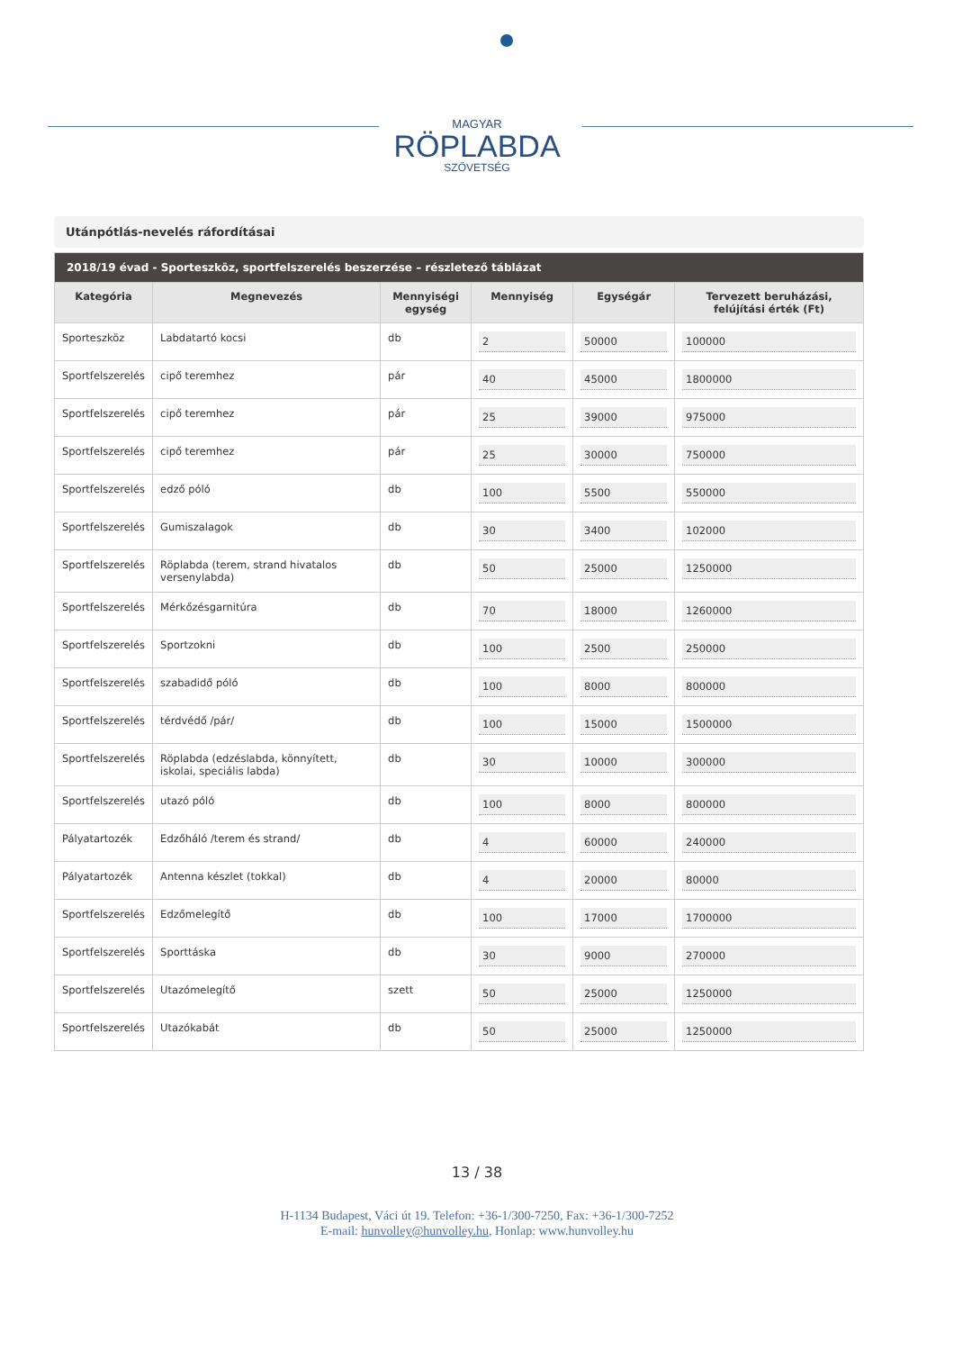MAGYAR
RÖPLABDA
SZÖVETSÉG
Utánpótlás-nevelés ráfordításai
| 2018/19 évad - Sporteszköz, sportfelszerelés beszerzése – részletező táblázat | | | | | |
| --- | --- | --- | --- | --- | --- |
| Kategória | Megnevezés | Mennyiségi egység | Mennyiség | Egységár | Tervezett beruházási, felújítási érték (Ft) |
| Sporteszköz | Labdatartó kocsi | db | 2 | 50000 | 100000 |
| Sportfelszerelés | cipő teremhez | pár | 40 | 45000 | 1800000 |
| Sportfelszerelés | cipő teremhez | pár | 25 | 39000 | 975000 |
| Sportfelszerelés | cipő teremhez | pár | 25 | 30000 | 750000 |
| Sportfelszerelés | edző póló | db | 100 | 5500 | 550000 |
| Sportfelszerelés | Gumiszalagok | db | 30 | 3400 | 102000 |
| Sportfelszerelés | Röplabda (terem, strand hivatalos versenylabda) | db | 50 | 25000 | 1250000 |
| Sportfelszerelés | Mérkőzésgarnitúra | db | 70 | 18000 | 1260000 |
| Sportfelszerelés | Sportzokni | db | 100 | 2500 | 250000 |
| Sportfelszerelés | szabadidő póló | db | 100 | 8000 | 800000 |
| Sportfelszerelés | térdvédő /pár/ | db | 100 | 15000 | 1500000 |
| Sportfelszerelés | Röplabda (edzéslabda, könnyített, iskolai, speciális labda) | db | 30 | 10000 | 300000 |
| Sportfelszerelés | utazó póló | db | 100 | 8000 | 800000 |
| Pályatartozék | Edzőháló /terem és strand/ | db | 4 | 60000 | 240000 |
| Pályatartozék | Antenna készlet (tokkal) | db | 4 | 20000 | 80000 |
| Sportfelszerelés | Edzőmelegítő | db | 100 | 17000 | 1700000 |
| Sportfelszerelés | Sporttáska | db | 30 | 9000 | 270000 |
| Sportfelszerelés | Utazómelegítő | szett | 50 | 25000 | 1250000 |
| Sportfelszerelés | Utazókabát | db | 50 | 25000 | 1250000 |
13 / 38
H-1134 Budapest, Váci út 19. Telefon: +36-1/300-7250, Fax: +36-1/300-7252
E-mail: hunvolley@hunvolley.hu, Honlap: www.hunvolley.hu